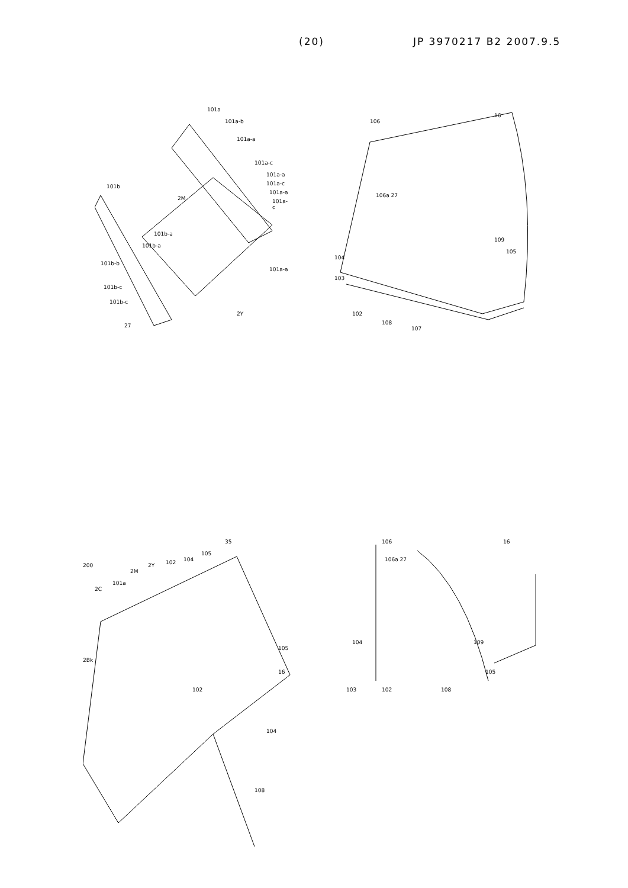(20) JP 3970217 B2 2007.9.5
101a
101a-b
101a-a
101a-c
101a-a
101a-c
101a-a
101a-c
101b
2M
101b-a
101b-a
101b-b
101a-a
101b-c
101b-c
2Y
27
106
16
106a 27
109
105
104
103
102
108
107
200
2C
101a
2M
2Y 102 104
105
35
2Bk
105
16
102
104
108
106 16
106a 27
109 104
105
103 102 108